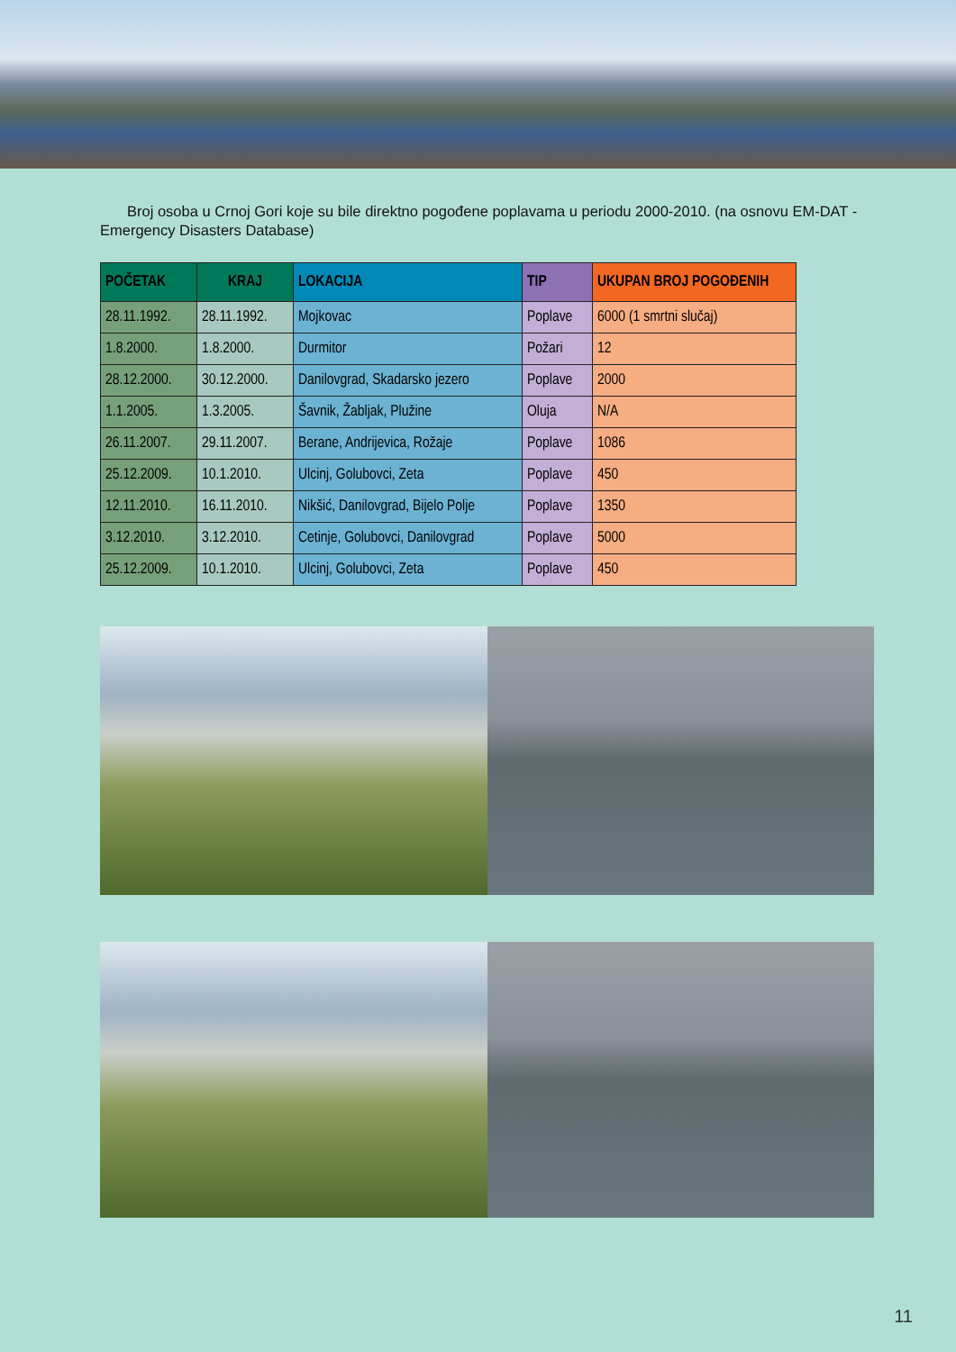Broj osoba u Crnoj Gori koje su bile direktno pogođene poplavama u periodu 2000-2010. (na osnovu EM-DAT - Emergency Disasters Database)
| POČETAK | KRAJ | LOKACIJA | TIP | UKUPAN BROJ POGOĐENIH |
| --- | --- | --- | --- | --- |
| 28.11.1992. | 28.11.1992. | Mojkovac | Poplave | 6000 (1 smrtni slučaj) |
| 1.8.2000. | 1.8.2000. | Durmitor | Požari | 12 |
| 28.12.2000. | 30.12.2000. | Danilovgrad, Skadarsko jezero | Poplave | 2000 |
| 1.1.2005. | 1.3.2005. | Šavnik, Žabljak, Plužine | Oluja | N/A |
| 26.11.2007. | 29.11.2007. | Berane, Andrijevica, Rožaje | Poplave | 1086 |
| 25.12.2009. | 10.1.2010. | Ulcinj, Golubovci, Zeta | Poplave | 450 |
| 12.11.2010. | 16.11.2010. | Nikšić, Danilovgrad, Bijelo Polje | Poplave | 1350 |
| 3.12.2010. | 3.12.2010. | Cetinje, Golubovci, Danilovgrad | Poplave | 5000 |
| 25.12.2009. | 10.1.2010. | Ulcinj, Golubovci, Zeta | Poplave | 450 |
11